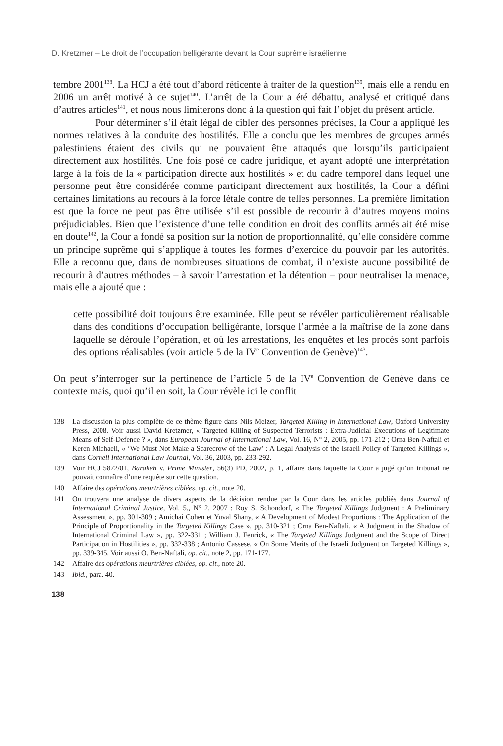D. Kretzmer – Le droit de l’occupation belligérante devant la Cour suprême israélienne
tembre 2001<sup>138</sup>. La HCJ a été tout d’abord réticente à traiter de la question<sup>139</sup>, mais elle a rendu en 2006 un arrêt motivé à ce sujet<sup>140</sup>. L’arrêt de la Cour a été débattu, analysé et critiqué dans d’autres articles<sup>141</sup>, et nous nous limiterons donc à la question qui fait l’objet du présent article.
Pour déterminer s’il était légal de cibler des personnes précises, la Cour a appliqué les normes relatives à la conduite des hostilités. Elle a conclu que les membres de groupes armés palestiniens étaient des civils qui ne pouvaient être attaqués que lorsqu’ils participaient directement aux hostilités. Une fois posé ce cadre juridique, et ayant adopté une interprétation large à la fois de la « participation directe aux hostilités » et du cadre temporel dans lequel une personne peut être considérée comme participant directement aux hostilités, la Cour a défini certaines limitations au recours à la force létale contre de telles personnes. La première limitation est que la force ne peut pas être utilisée s’il est possible de recourir à d’autres moyens moins préjudiciables. Bien que l’existence d’une telle condition en droit des conflits armés ait été mise en doute<sup>142</sup>, la Cour a fondé sa position sur la notion de proportionnalité, qu’elle considère comme un principe suprême qui s’applique à toutes les formes d’exercice du pouvoir par les autorités. Elle a reconnu que, dans de nombreuses situations de combat, il n’existe aucune possibilité de recourir à d’autres méthodes – à savoir l’arrestation et la détention – pour neutraliser la menace, mais elle a ajouté que :
cette possibilité doit toujours être examinée. Elle peut se révéler particulièrement réalisable dans des conditions d’occupation belligérante, lorsque l’armée a la maîtrise de la zone dans laquelle se déroule l’opération, et où les arrestations, les enquêtes et les procès sont parfois des options réalisables (voir article 5 de la IV<sup>e</sup> Convention de Genève)<sup>143</sup>.
On peut s’interroger sur la pertinence de l’article 5 de la IV<sup>e</sup> Convention de Genève dans ce contexte mais, quoi qu’il en soit, la Cour révèle ici le conflit
138 La discussion la plus complète de ce thème figure dans Nils Melzer, Targeted Killing in International Law, Oxford University Press, 2008. Voir aussi David Kretzmer, « Targeted Killing of Suspected Terrorists : Extra-Judicial Executions of Legitimate Means of Self-Defence ? », dans European Journal of International Law, Vol. 16, N° 2, 2005, pp. 171-212 ; Orna Ben-Naftali et Keren Michaeli, « ‘We Must Not Make a Scarecrow of the Law’ : A Legal Analysis of the Israeli Policy of Targeted Killings », dans Cornell International Law Journal, Vol. 36, 2003, pp. 233-292.
139 Voir HCJ 5872/01, Barakeh v. Prime Minister, 56(3) PD, 2002, p. 1, affaire dans laquelle la Cour a jugé qu’un tribunal ne pouvait connaître d’une requête sur cette question.
140 Affaire des opérations meurtrières ciblées, op. cit., note 20.
141 On trouvera une analyse de divers aspects de la décision rendue par la Cour dans les articles publiés dans Journal of International Criminal Justice, Vol. 5., N° 2, 2007 : Roy S. Schondorf, « The Targeted Killings Judgment : A Preliminary Assessment », pp. 301-309 ; Amichai Cohen et Yuval Shany, « A Development of Modest Proportions : The Application of the Principle of Proportionality in the Targeted Killings Case », pp. 310-321 ; Orna Ben-Naftali, « A Judgment in the Shadow of International Criminal Law », pp. 322-331 ; William J. Fenrick, « The Targeted Killings Judgment and the Scope of Direct Participation in Hostilities », pp. 332-338 ; Antonio Cassese, « On Some Merits of the Israeli Judgment on Targeted Killings », pp. 339-345. Voir aussi O. Ben-Naftali, op. cit., note 2, pp. 171-177.
142 Affaire des opérations meurtrières ciblées, op. cit., note 20.
143 Ibid., para. 40.
138